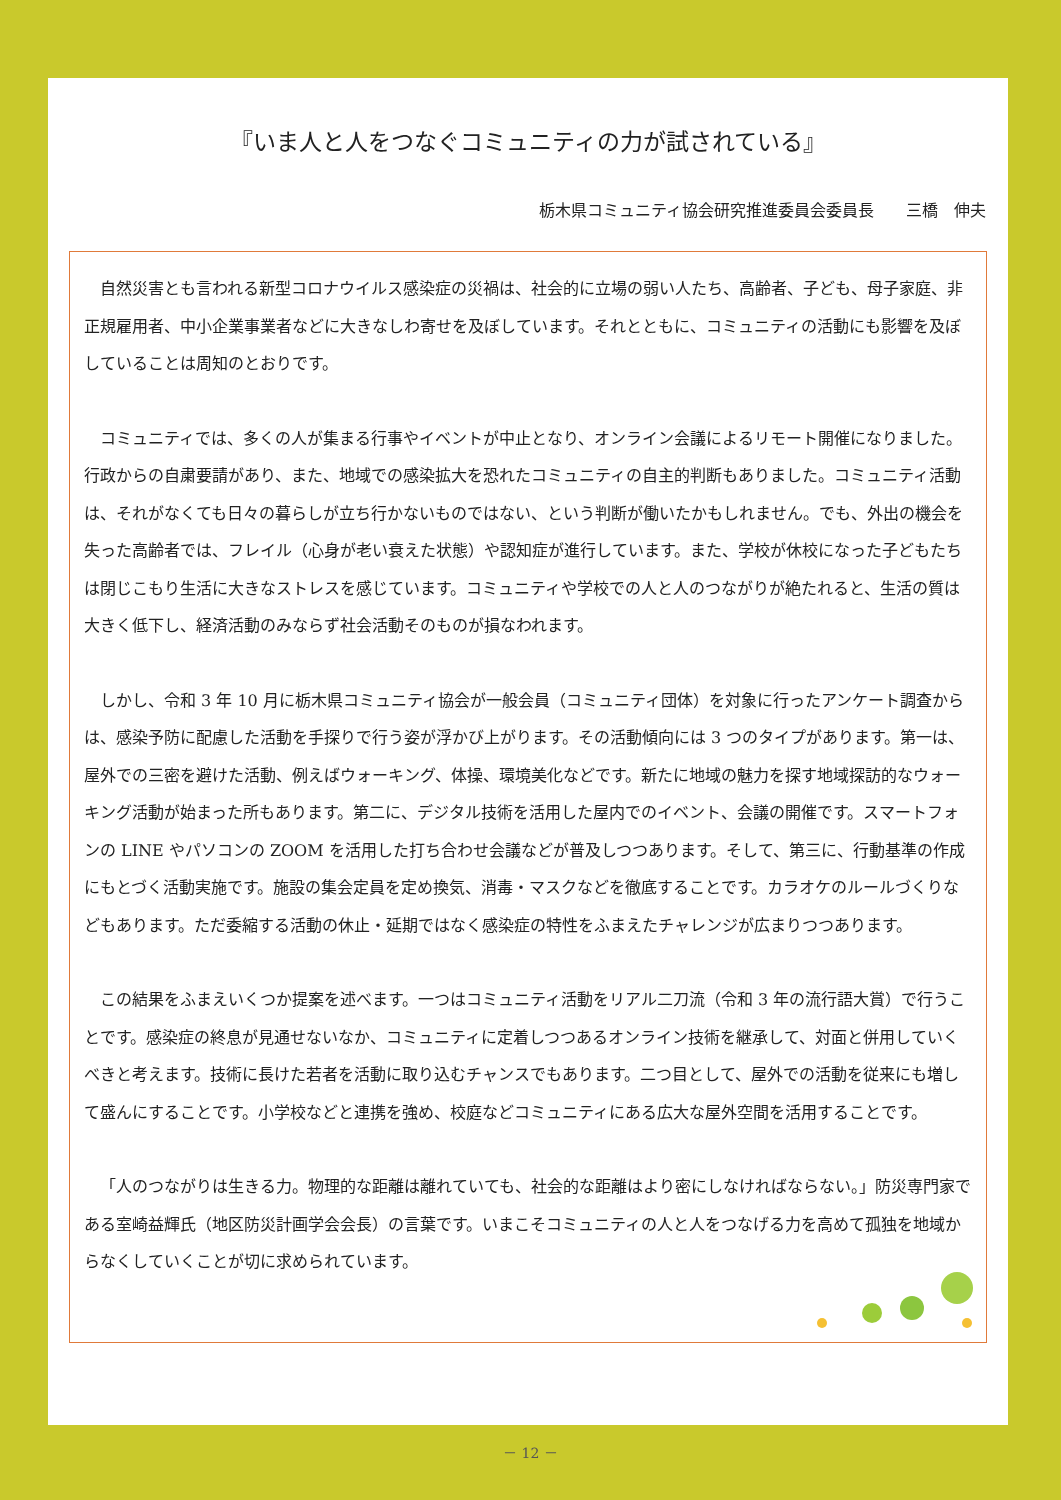『いま人と人をつなぐコミュニティの力が試されている』
栃木県コミュニティ協会研究推進委員会委員長　　三橋　伸夫
自然災害とも言われる新型コロナウイルス感染症の災禍は、社会的に立場の弱い人たち、高齢者、子ども、母子家庭、非正規雇用者、中小企業事業者などに大きなしわ寄せを及ぼしています。それとともに、コミュニティの活動にも影響を及ぼしていることは周知のとおりです。
コミュニティでは、多くの人が集まる行事やイベントが中止となり、オンライン会議によるリモート開催になりました。行政からの自粛要請があり、また、地域での感染拡大を恐れたコミュニティの自主的判断もありました。コミュニティ活動は、それがなくても日々の暮らしが立ち行かないものではない、という判断が働いたかもしれません。でも、外出の機会を失った高齢者では、フレイル（心身が老い衰えた状態）や認知症が進行しています。また、学校が休校になった子どもたちは閉じこもり生活に大きなストレスを感じています。コミュニティや学校での人と人のつながりが絶たれると、生活の質は大きく低下し、経済活動のみならず社会活動そのものが損なわれます。
しかし、令和 3 年 10 月に栃木県コミュニティ協会が一般会員（コミュニティ団体）を対象に行ったアンケート調査からは、感染予防に配慮した活動を手探りで行う姿が浮かび上がります。その活動傾向には 3 つのタイプがあります。第一は、屋外での三密を避けた活動、例えばウォーキング、体操、環境美化などです。新たに地域の魅力を探す地域探訪的なウォーキング活動が始まった所もあります。第二に、デジタル技術を活用した屋内でのイベント、会議の開催です。スマートフォンの LINE やパソコンの ZOOM を活用した打ち合わせ会議などが普及しつつあります。そして、第三に、行動基準の作成にもとづく活動実施です。施設の集会定員を定め換気、消毒・マスクなどを徹底することです。カラオケのルールづくりなどもあります。ただ委縮する活動の休止・延期ではなく感染症の特性をふまえたチャレンジが広まりつつあります。
この結果をふまえいくつか提案を述べます。一つはコミュニティ活動をリアル二刀流（令和 3 年の流行語大賞）で行うことです。感染症の終息が見通せないなか、コミュニティに定着しつつあるオンライン技術を継承して、対面と併用していくべきと考えます。技術に長けた若者を活動に取り込むチャンスでもあります。二つ目として、屋外での活動を従来にも増して盛んにすることです。小学校などと連携を強め、校庭などコミュニティにある広大な屋外空間を活用することです。
「人のつながりは生きる力。物理的な距離は離れていても、社会的な距離はより密にしなければならない。」防災専門家である室崎益輝氏（地区防災計画学会会長）の言葉です。いまこそコミュニティの人と人をつなげる力を高めて孤独を地域からなくしていくことが切に求められています。
－ 12 －